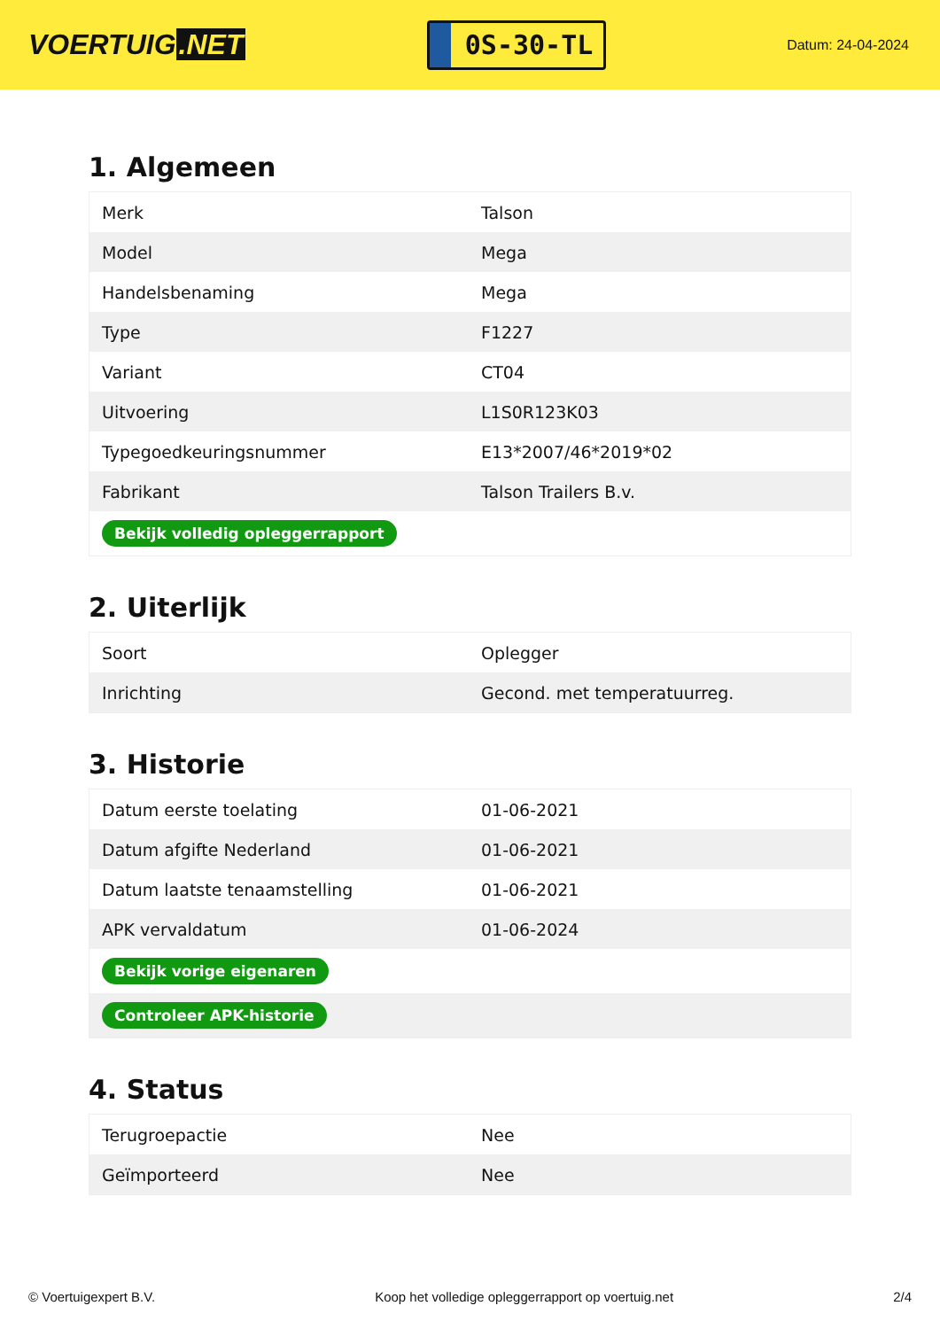VOERTUIG.NET
0S-30-TL
Datum: 24-04-2024
1. Algemeen
| Merk | Talson |
| Model | Mega |
| Handelsbenaming | Mega |
| Type | F1227 |
| Variant | CT04 |
| Uitvoering | L1S0R123K03 |
| Typegoedkeuringsnummer | E13*2007/46*2019*02 |
| Fabrikant | Talson Trailers B.v. |
| Bekijk volledig opleggerrapport | |
2. Uiterlijk
| Soort | Oplegger |
| Inrichting | Gecond. met temperatuurreg. |
3. Historie
| Datum eerste toelating | 01-06-2021 |
| Datum afgifte Nederland | 01-06-2021 |
| Datum laatste tenaamstelling | 01-06-2021 |
| APK vervaldatum | 01-06-2024 |
| Bekijk vorige eigenaren | |
| Controleer APK-historie | |
4. Status
| Terugroepactie | Nee |
| Geïmporteerd | Nee |
© Voertuigexpert B.V. Koop het volledige opleggerrapport op voertuig.net 2/4